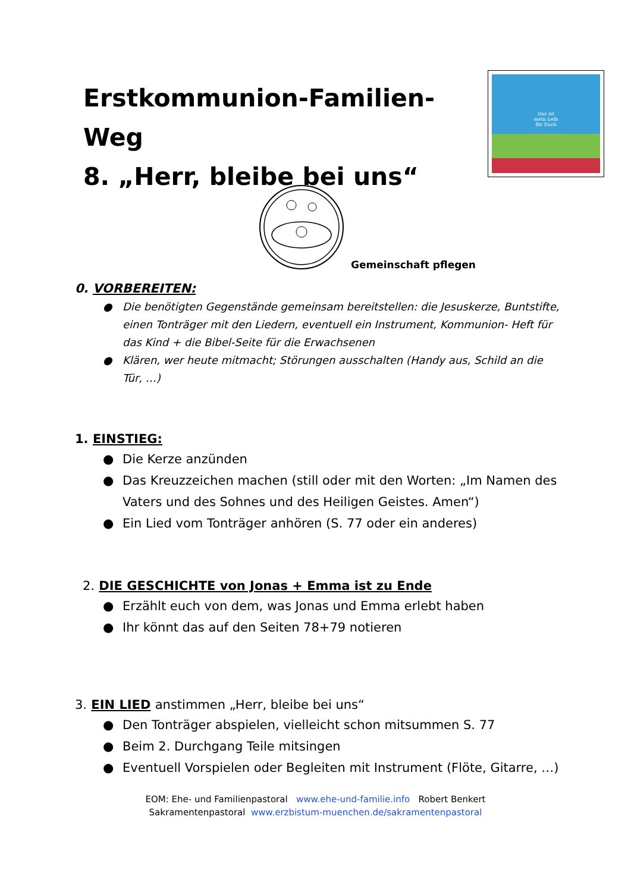Erstkommunion-Familien-Weg
8. „Herr, bleibe bei uns“
Das ist
mein Leib
für Euch
Gemeinschaft pflegen
0. VORBEREITEN:
● Die benötigten Gegenstände gemeinsam bereitstellen: die Jesuskerze, Buntstifte, einen Tonträger mit den Liedern, eventuell ein Instrument, Kommunion- Heft für das Kind + die Bibel-Seite für die Erwachsenen
● Klären, wer heute mitmacht; Störungen ausschalten (Handy aus, Schild an die Tür, …)
1. EINSTIEG:
● Die Kerze anzünden
● Das Kreuzzeichen machen (still oder mit den Worten: „Im Namen des Vaters und des Sohnes und des Heiligen Geistes. Amen“)
● Ein Lied vom Tonträger anhören (S. 77 oder ein anderes)
2. DIE GESCHICHTE von Jonas + Emma ist zu Ende
● Erzählt euch von dem, was Jonas und Emma erlebt haben
● Ihr könnt das auf den Seiten 78+79 notieren
3. EIN LIED anstimmen „Herr, bleibe bei uns“
● Den Tonträger abspielen, vielleicht schon mitsummen S. 77
● Beim 2. Durchgang Teile mitsingen
● Eventuell Vorspielen oder Begleiten mit Instrument (Flöte, Gitarre, …)
EOM: Ehe- und Familienpastoral www.ehe-und-familie.info Robert Benkert
Sakramentenpastoral www.erzbistum-muenchen.de/sakramentenpastoral